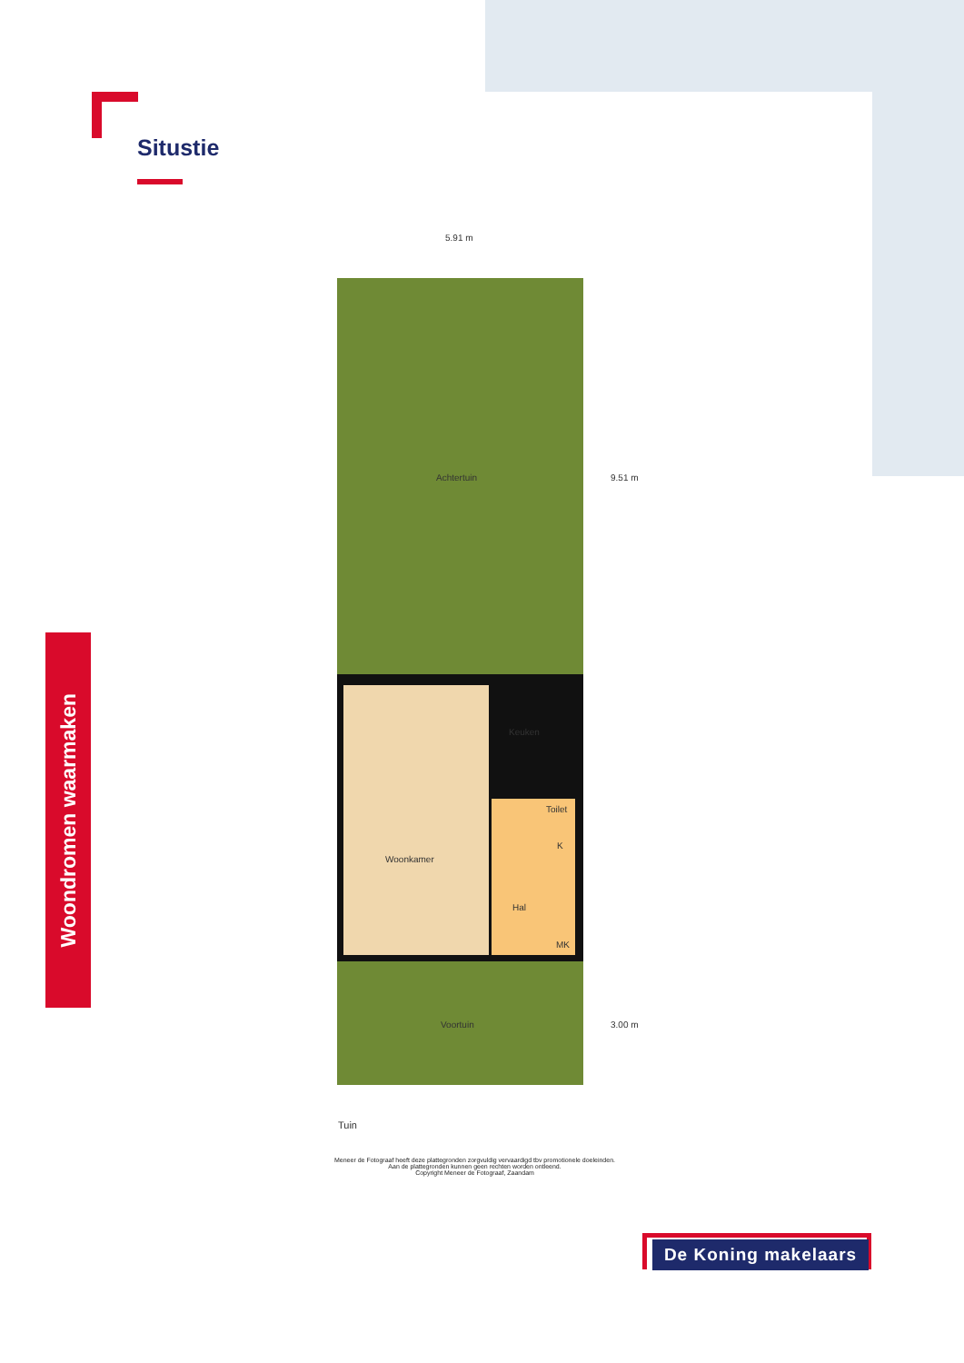Situstie
Woondromen waarmaken
5.91 m
Achtertuin 9.51 m
Keuken
Toilet
K
Woonkamer
Hal
MK
Voortuin 3.00 m
Tuin
Meneer de Fotograaf heeft deze plattegronden zorgvuldig vervaardigd tbv promotionele doeleinden.
Aan de plattegronden kunnen geen rechten worden ontleend.
Copyright Meneer de Fotograaf, Zaandam
De Koning makelaars